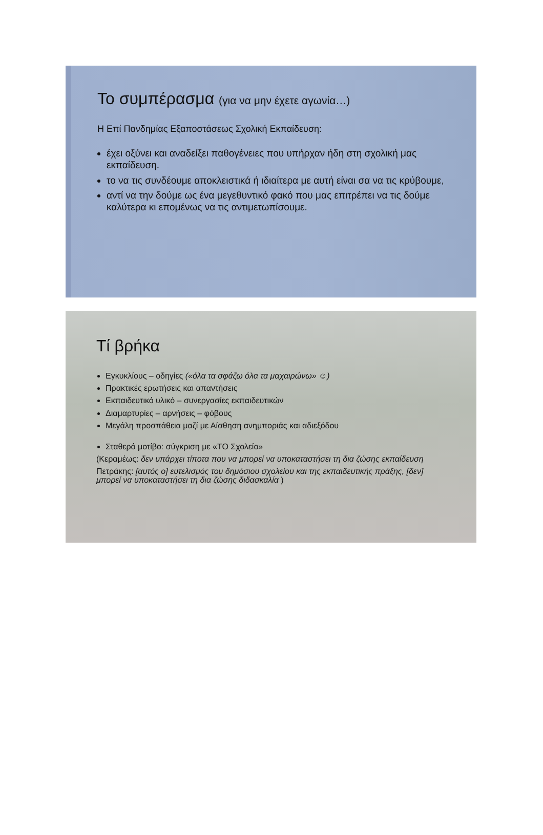Το συμπέρασμα (για να μην έχετε αγωνία…)
Η Επί Πανδημίας Εξαποστάσεως Σχολική Εκπαίδευση:
έχει οξύνει και αναδείξει παθογένειες που υπήρχαν ήδη στη σχολική μας εκπαίδευση.
το να τις συνδέουμε αποκλειστικά ή ιδιαίτερα με αυτή είναι σα να τις κρύβουμε,
αντί να την δούμε ως ένα μεγεθυντικό φακό που μας επιτρέπει να τις δούμε καλύτερα κι επομένως να τις αντιμετωπίσουμε.
Τί βρήκα
Εγκυκλίους – οδηγίες («όλα τα σφάζω όλα τα μαχαιρώνω» ☺)
Πρακτικές ερωτήσεις και απαντήσεις
Εκπαιδευτικό υλικό – συνεργασίες εκπαιδευτικών
Διαμαρτυρίες – αρνήσεις – φόβους
Μεγάλη προσπάθεια μαζί με Αίσθηση ανημποριάς και αδιεξόδου
Σταθερό μοτίβο: σύγκριση με «ΤΟ Σχολείο»
(Κεραμέως: δεν υπάρχει τίποτα που να μπορεί να υποκαταστήσει τη δια ζώσης εκπαίδευση
Πετράκης: [αυτός ο] ευτελισμός του δημόσιου σχολείου και της εκπαιδευτικής πράξης, [δεν] μπορεί να υποκαταστήσει τη δια ζώσης διδασκαλία )